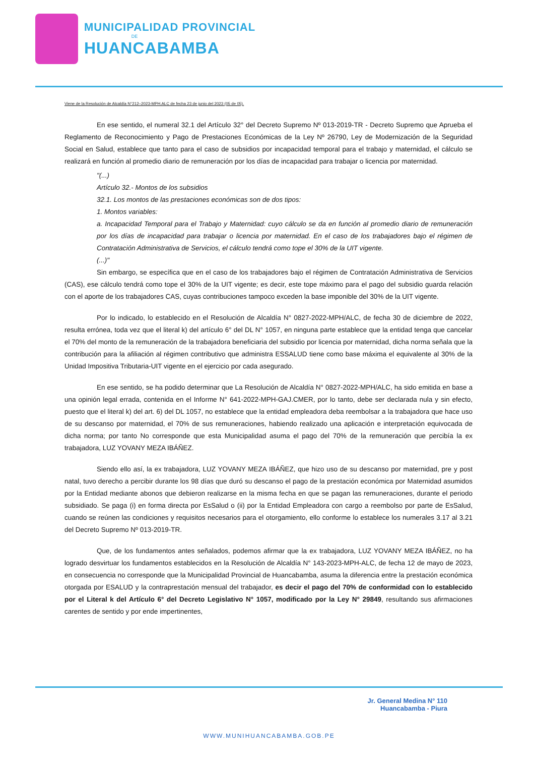MUNICIPALIDAD PROVINCIAL
DE
HUANCABAMBA
Viene de la Resolución de Alcaldía N°212–2023-MPH.ALC de fecha 23 de junio del 2023 (05 de 05).
En ese sentido, el numeral 32.1 del Artículo 32° del Decreto Supremo Nº 013-2019-TR - Decreto Supremo que Aprueba el Reglamento de Reconocimiento y Pago de Prestaciones Económicas de la Ley Nº 26790, Ley de Modernización de la Seguridad Social en Salud, establece que tanto para el caso de subsidios por incapacidad temporal para el trabajo y maternidad, el cálculo se realizará en función al promedio diario de remuneración por los días de incapacidad para trabajar o licencia por maternidad.
"(...)
Artículo 32.- Montos de los subsidios
32.1. Los montos de las prestaciones económicas son de dos tipos:
1. Montos variables:
a. Incapacidad Temporal para el Trabajo y Maternidad: cuyo cálculo se da en función al promedio diario de remuneración por los días de incapacidad para trabajar o licencia por maternidad. En el caso de los trabajadores bajo el régimen de Contratación Administrativa de Servicios, el cálculo tendrá como tope el 30% de la UIT vigente.
(...)"
Sin embargo, se específica que en el caso de los trabajadores bajo el régimen de Contratación Administrativa de Servicios (CAS), ese cálculo tendrá como tope el 30% de la UIT vigente; es decir, este tope máximo para el pago del subsidio guarda relación con el aporte de los trabajadores CAS, cuyas contribuciones tampoco exceden la base imponible del 30% de la UIT vigente.
Por lo indicado, lo establecido en el Resolución de Alcaldía N° 0827-2022-MPH/ALC, de fecha 30 de diciembre de 2022, resulta errónea, toda vez que el literal k) del artículo 6° del DL N° 1057, en ninguna parte establece que la entidad tenga que cancelar el 70% del monto de la remuneración de la trabajadora beneficiaria del subsidio por licencia por maternidad, dicha norma señala que la contribución para la afiliación al régimen contributivo que administra ESSALUD tiene como base máxima el equivalente al 30% de la Unidad Impositiva Tributaria-UIT vigente en el ejercicio por cada asegurado.
En ese sentido, se ha podido determinar que La Resolución de Alcaldía N° 0827-2022-MPH/ALC, ha sido emitida en base a una opinión legal errada, contenida en el Informe N° 641-2022-MPH-GAJ.CMER, por lo tanto, debe ser declarada nula y sin efecto, puesto que el literal k) del art. 6) del DL 1057, no establece que la entidad empleadora deba reembolsar a la trabajadora que hace uso de su descanso por maternidad, el 70% de sus remuneraciones, habiendo realizado una aplicación e interpretación equivocada de dicha norma; por tanto No corresponde que esta Municipalidad asuma el pago del 70% de la remuneración que percibía la ex trabajadora, LUZ YOVANY MEZA IBÁÑEZ.
Siendo ello así, la ex trabajadora, LUZ YOVANY MEZA IBÁÑEZ, que hizo uso de su descanso por maternidad, pre y post natal, tuvo derecho a percibir durante los 98 días que duró su descanso el pago de la prestación económica por Maternidad asumidos por la Entidad mediante abonos que debieron realizarse en la misma fecha en que se pagan las remuneraciones, durante el periodo subsidiado. Se paga (i) en forma directa por EsSalud o (ii) por la Entidad Empleadora con cargo a reembolso por parte de EsSalud, cuando se reúnen las condiciones y requisitos necesarios para el otorgamiento, ello conforme lo establece los numerales 3.17 al 3.21 del Decreto Supremo Nº 013-2019-TR.
Que, de los fundamentos antes señalados, podemos afirmar que la ex trabajadora, LUZ YOVANY MEZA IBÁÑEZ, no ha logrado desvirtuar los fundamentos establecidos en la Resolución de Alcaldía N° 143-2023-MPH-ALC, de fecha 12 de mayo de 2023, en consecuencia no corresponde que la Municipalidad Provincial de Huancabamba, asuma la diferencia entre la prestación económica otorgada por ESALUD y la contraprestación mensual del trabajador, es decir el pago del 70% de conformidad con lo establecido por el Literal k del Artículo 6° del Decreto Legislativo N° 1057, modificado por la Ley N° 29849, resultando sus afirmaciones carentes de sentido y por ende impertinentes,
Jr. General Medina N° 110
Huancabamba - Piura
WWW.MUNIHUANCABAMBA.GOB.PE